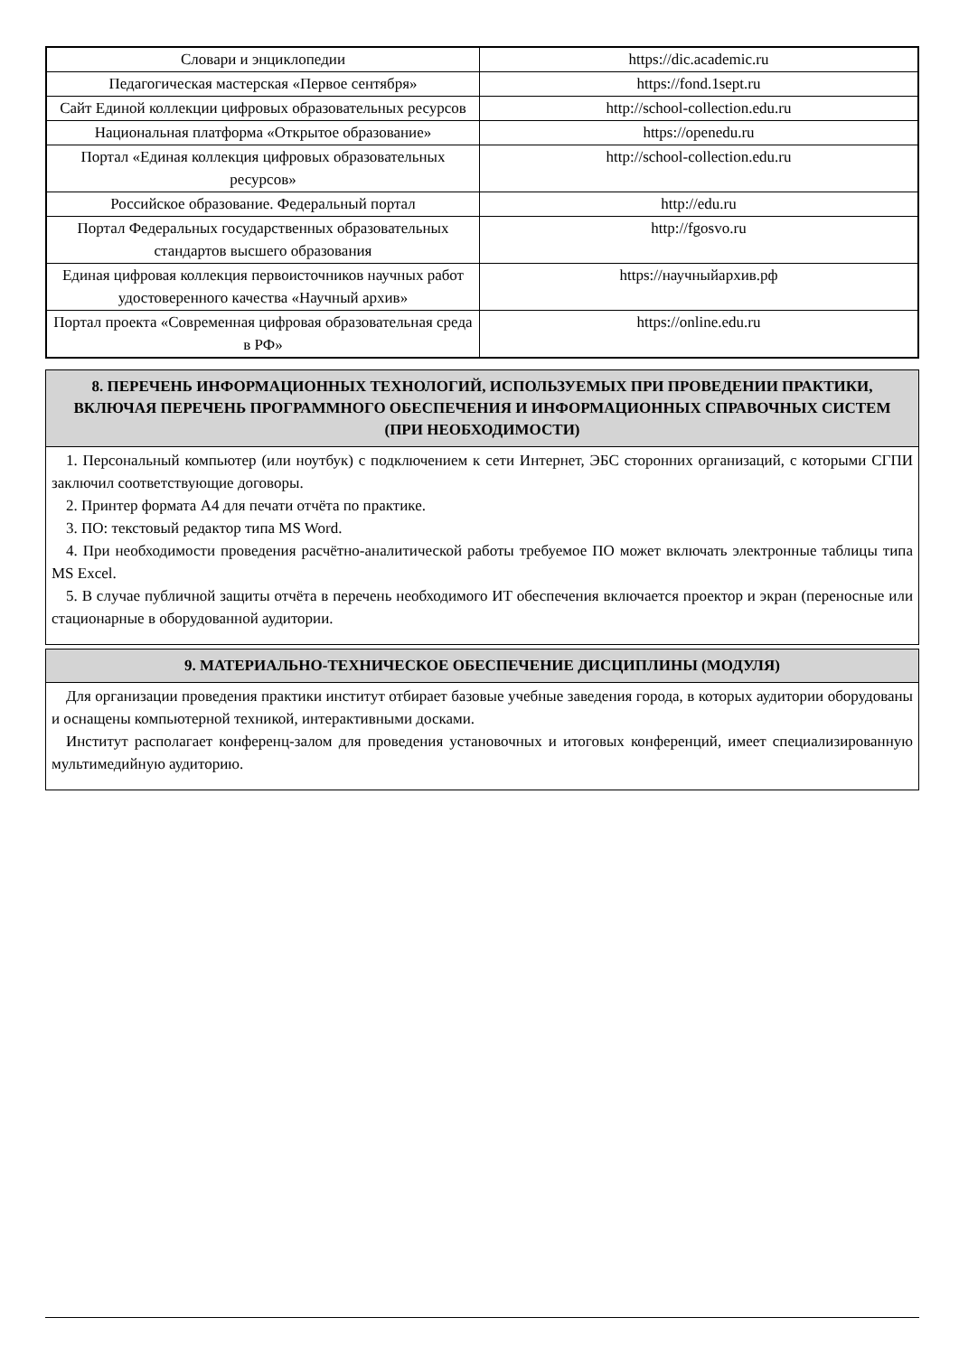| Словари и энциклопедии | https://dic.academic.ru |
| Педагогическая мастерская «Первое сентября» | https://fond.1sept.ru |
| Сайт Единой коллекции цифровых образовательных ресурсов | http://school-collection.edu.ru |
| Национальная платформа «Открытое образование» | https://openedu.ru |
| Портал «Единая коллекция цифровых образовательных ресурсов» | http://school-collection.edu.ru |
| Российское образование. Федеральный портал | http://edu.ru |
| Портал Федеральных государственных образовательных стандартов высшего образования | http://fgosvo.ru |
| Единая цифровая коллекция первоисточников научных работ удостоверенного качества «Научный архив» | https://научныйархив.рф |
| Портал проекта «Современная цифровая образовательная среда в РФ» | https://online.edu.ru |
8. ПЕРЕЧЕНЬ ИНФОРМАЦИОННЫХ ТЕХНОЛОГИЙ, ИСПОЛЬЗУЕМЫХ ПРИ ПРОВЕДЕНИИ ПРАКТИКИ, ВКЛЮЧАЯ ПЕРЕЧЕНЬ ПРОГРАММНОГО ОБЕСПЕЧЕНИЯ И ИНФОРМАЦИОННЫХ СПРАВОЧНЫХ СИСТЕМ (ПРИ НЕОБХОДИМОСТИ)
1. Персональный компьютер (или ноутбук) с подключением к сети Интернет, ЭБС сторонних организаций, с которыми СГПИ заключил соответствующие договоры.
2. Принтер формата А4 для печати отчёта по практике.
3. ПО: текстовый редактор типа MS Word.
4. При необходимости проведения расчётно-аналитической работы требуемое ПО может включать электронные таблицы типа MS Excel.
5. В случае публичной защиты отчёта в перечень необходимого ИТ обеспечения включается проектор и экран (переносные или стационарные в оборудованной аудитории.
9. МАТЕРИАЛЬНО-ТЕХНИЧЕСКОЕ ОБЕСПЕЧЕНИЕ ДИСЦИПЛИНЫ (МОДУЛЯ)
Для организации проведения практики институт отбирает базовые учебные заведения города, в которых аудитории оборудованы и оснащены компьютерной техникой, интерактивными досками.
Институт располагает конференц-залом для проведения установочных и итоговых конференций, имеет специализированную мультимедийную аудиторию.